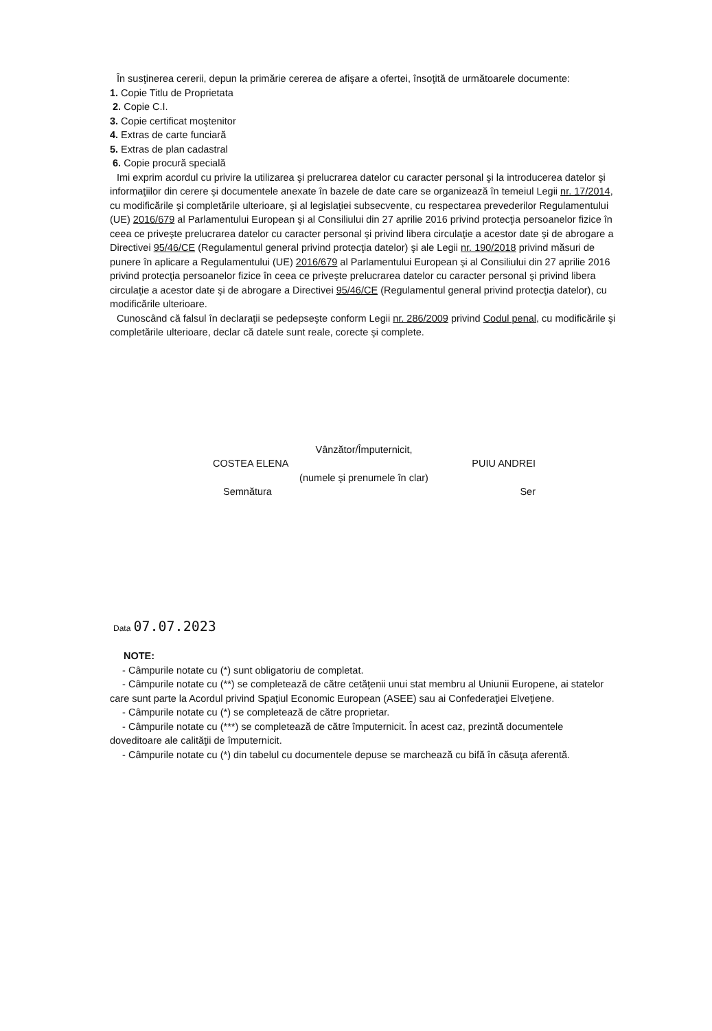În susţinerea cererii, depun la primărie cererea de afişare a ofertei, însoţită de următoarele documente:
1. Copie Titlu de Proprietata
2. Copie C.I.
3. Copie certificat moştenitor
4. Extras de carte funciară
5. Extras de plan cadastral
6. Copie procură specială
Imi exprim acordul cu privire la utilizarea şi prelucrarea datelor cu caracter personal şi la introducerea datelor şi informaţiilor din cerere şi documentele anexate în bazele de date care se organizează în temeiul Legii nr. 17/2014, cu modificările şi completările ulterioare, şi al legislaţiei subsecvente, cu respectarea prevederilor Regulamentului (UE) 2016/679 al Parlamentului European şi al Consiliului din 27 aprilie 2016 privind protecţia persoanelor fizice în ceea ce priveşte prelucrarea datelor cu caracter personal şi privind libera circulaţie a acestor date şi de abrogare a Directivei 95/46/CE (Regulamentul general privind protecţia datelor) şi ale Legii nr. 190/2018 privind măsuri de punere în aplicare a Regulamentului (UE) 2016/679 al Parlamentului European şi al Consiliului din 27 aprilie 2016 privind protecţia persoanelor fizice în ceea ce priveşte prelucrarea datelor cu caracter personal şi privind libera circulaţie a acestor date şi de abrogare a Directivei 95/46/CE (Regulamentul general privind protecţia datelor), cu modificările ulterioare.
Cunoscând că falsul în declaraţii se pedepseşte conform Legii nr. 286/2009 privind Codul penal, cu modificările şi completările ulterioare, declar că datele sunt reale, corecte şi complete.
Vânzător/Împuternicit,
COSTEA ELENA PUIU ANDREI
(numele şi prenumele în clar)
Semnătura Ser
Data 07.07.2023
NOTE:
- Câmpurile notate cu (*) sunt obligatoriu de completat.
- Câmpurile notate cu (**) se completează de către cetăţenii unui stat membru al Uniunii Europene, ai statelor care sunt parte la Acordul privind Spaţiul Economic European (ASEE) sau ai Confederaţiei Elveţiene.
- Câmpurile notate cu (*) se completează de către proprietar.
- Câmpurile notate cu (***) se completează de către împuternicit. În acest caz, prezintă documentele doveditoare ale calităţii de împuternicit.
- Câmpurile notate cu (*) din tabelul cu documentele depuse se marchează cu bifă în căsuţa aferentă.